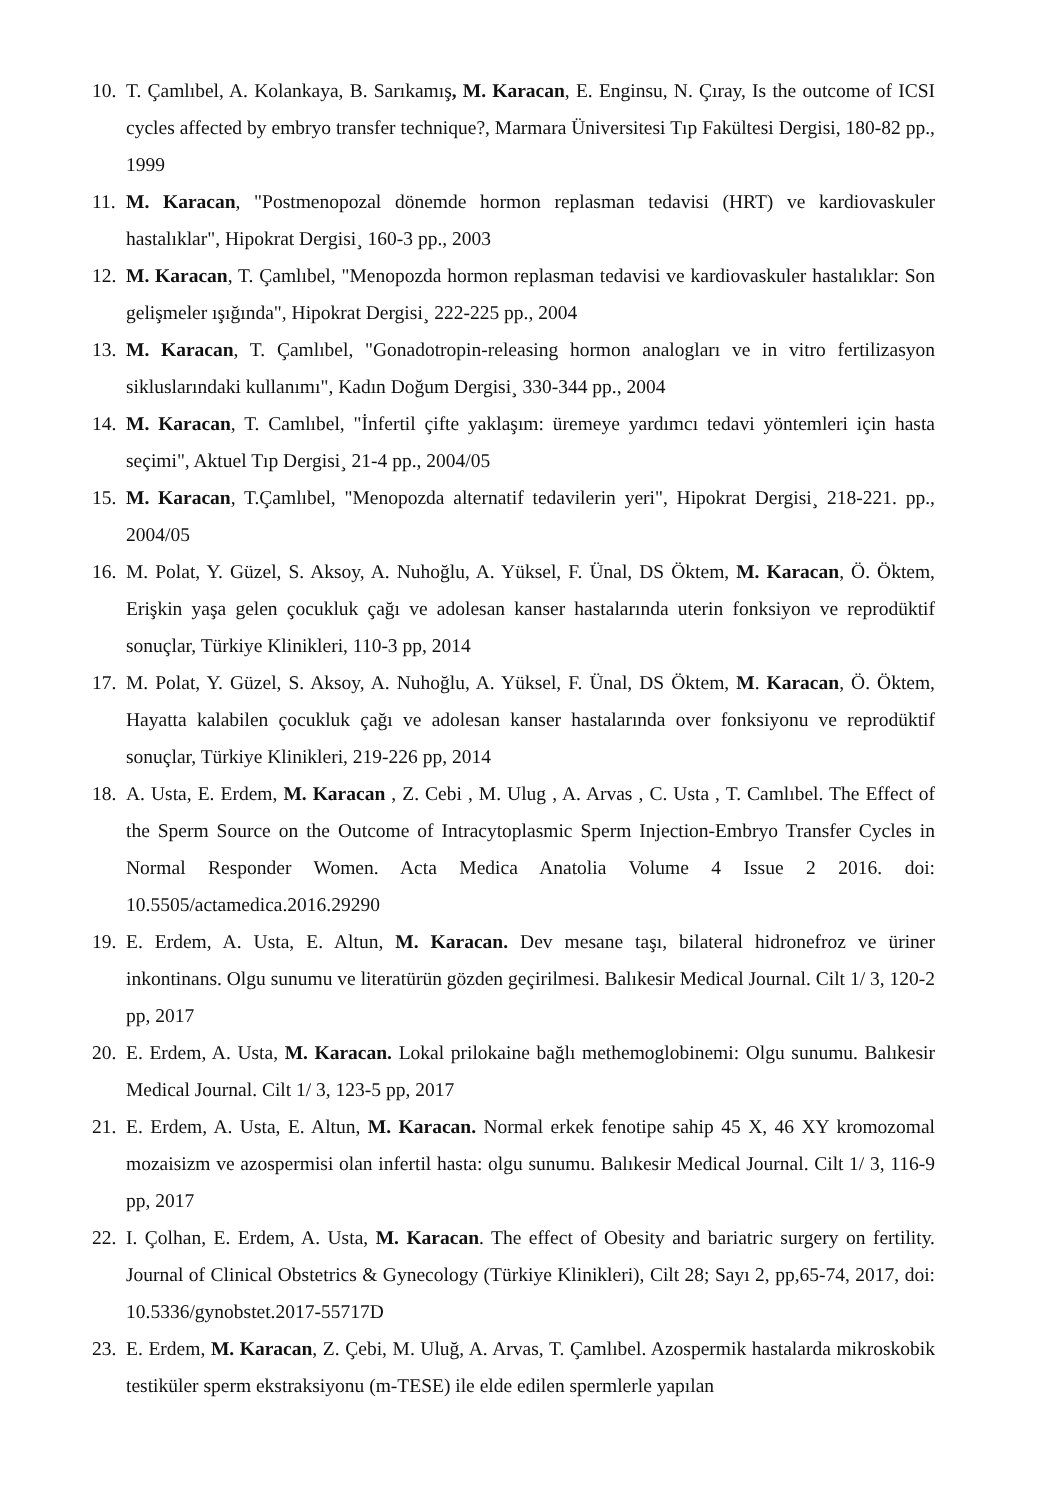10. T. Çamlıbel, A. Kolankaya, B. Sarıkamış, M. Karacan, E. Enginsu, N. Çıray, Is the outcome of ICSI cycles affected by embryo transfer technique?, Marmara Üniversitesi Tıp Fakültesi Dergisi, 180-82 pp., 1999
11. M. Karacan, "Postmenopozal dönemde hormon replasman tedavisi (HRT) ve kardiovaskuler hastalıklar", Hipokrat Dergisi¸ 160-3 pp., 2003
12. M. Karacan, T. Çamlıbel, "Menopozda hormon replasman tedavisi ve kardiovaskuler hastalıklar: Son gelişmeler ışığında", Hipokrat Dergisi¸ 222-225 pp., 2004
13. M. Karacan, T. Çamlıbel, "Gonadotropin-releasing hormon analogları ve in vitro fertilizasyon sikluslarındaki kullanımı", Kadın Doğum Dergisi¸ 330-344 pp., 2004
14. M. Karacan, T. Camlıbel, "İnfertil çifte yaklaşım: üremeye yardımcı tedavi yöntemleri için hasta seçimi", Aktuel Tıp Dergisi¸ 21-4 pp., 2004/05
15. M. Karacan, T.Çamlıbel, "Menopozda alternatif tedavilerin yeri", Hipokrat Dergisi¸ 218-221. pp., 2004/05
16. M. Polat, Y. Güzel, S. Aksoy, A. Nuhoğlu, A. Yüksel, F. Ünal, DS Öktem, M. Karacan, Ö. Öktem, Erişkin yaşa gelen çocukluk çağı ve adolesan kanser hastalarında uterin fonksiyon ve reprodüktif sonuçlar, Türkiye Klinikleri, 110-3 pp, 2014
17. M. Polat, Y. Güzel, S. Aksoy, A. Nuhoğlu, A. Yüksel, F. Ünal, DS Öktem, M. Karacan, Ö. Öktem, Hayatta kalabilen çocukluk çağı ve adolesan kanser hastalarında over fonksiyonu ve reprodüktif sonuçlar, Türkiye Klinikleri, 219-226 pp, 2014
18. A. Usta, E. Erdem, M. Karacan , Z. Cebi , M. Ulug , A. Arvas , C. Usta , T. Camlıbel. The Effect of the Sperm Source on the Outcome of Intracytoplasmic Sperm Injection-Embryo Transfer Cycles in Normal Responder Women. Acta Medica Anatolia Volume 4 Issue 2 2016. doi: 10.5505/actamedica.2016.29290
19. E. Erdem, A. Usta, E. Altun, M. Karacan. Dev mesane taşı, bilateral hidronefroz ve üriner inkontinans. Olgu sunumu ve literatürün gözden geçirilmesi. Balıkesir Medical Journal. Cilt 1/ 3, 120-2 pp, 2017
20. E. Erdem, A. Usta, M. Karacan. Lokal prilokaine bağlı methemoglobinemi: Olgu sunumu. Balıkesir Medical Journal. Cilt 1/ 3, 123-5 pp, 2017
21. E. Erdem, A. Usta, E. Altun, M. Karacan. Normal erkek fenotipe sahip 45 X, 46 XY kromozomal mozaisizm ve azospermisi olan infertil hasta: olgu sunumu. Balıkesir Medical Journal. Cilt 1/ 3, 116-9 pp, 2017
22. I. Çolhan, E. Erdem, A. Usta, M. Karacan. The effect of Obesity and bariatric surgery on fertility. Journal of Clinical Obstetrics & Gynecology (Türkiye Klinikleri), Cilt 28; Sayı 2, pp,65-74, 2017, doi: 10.5336/gynobstet.2017-55717D
23. E. Erdem, M. Karacan, Z. Çebi, M. Uluğ, A. Arvas, T. Çamlıbel. Azospermik hastalarda mikroskobik testiküler sperm ekstraksiyonu (m-TESE) ile elde edilen spermlerle yapılan